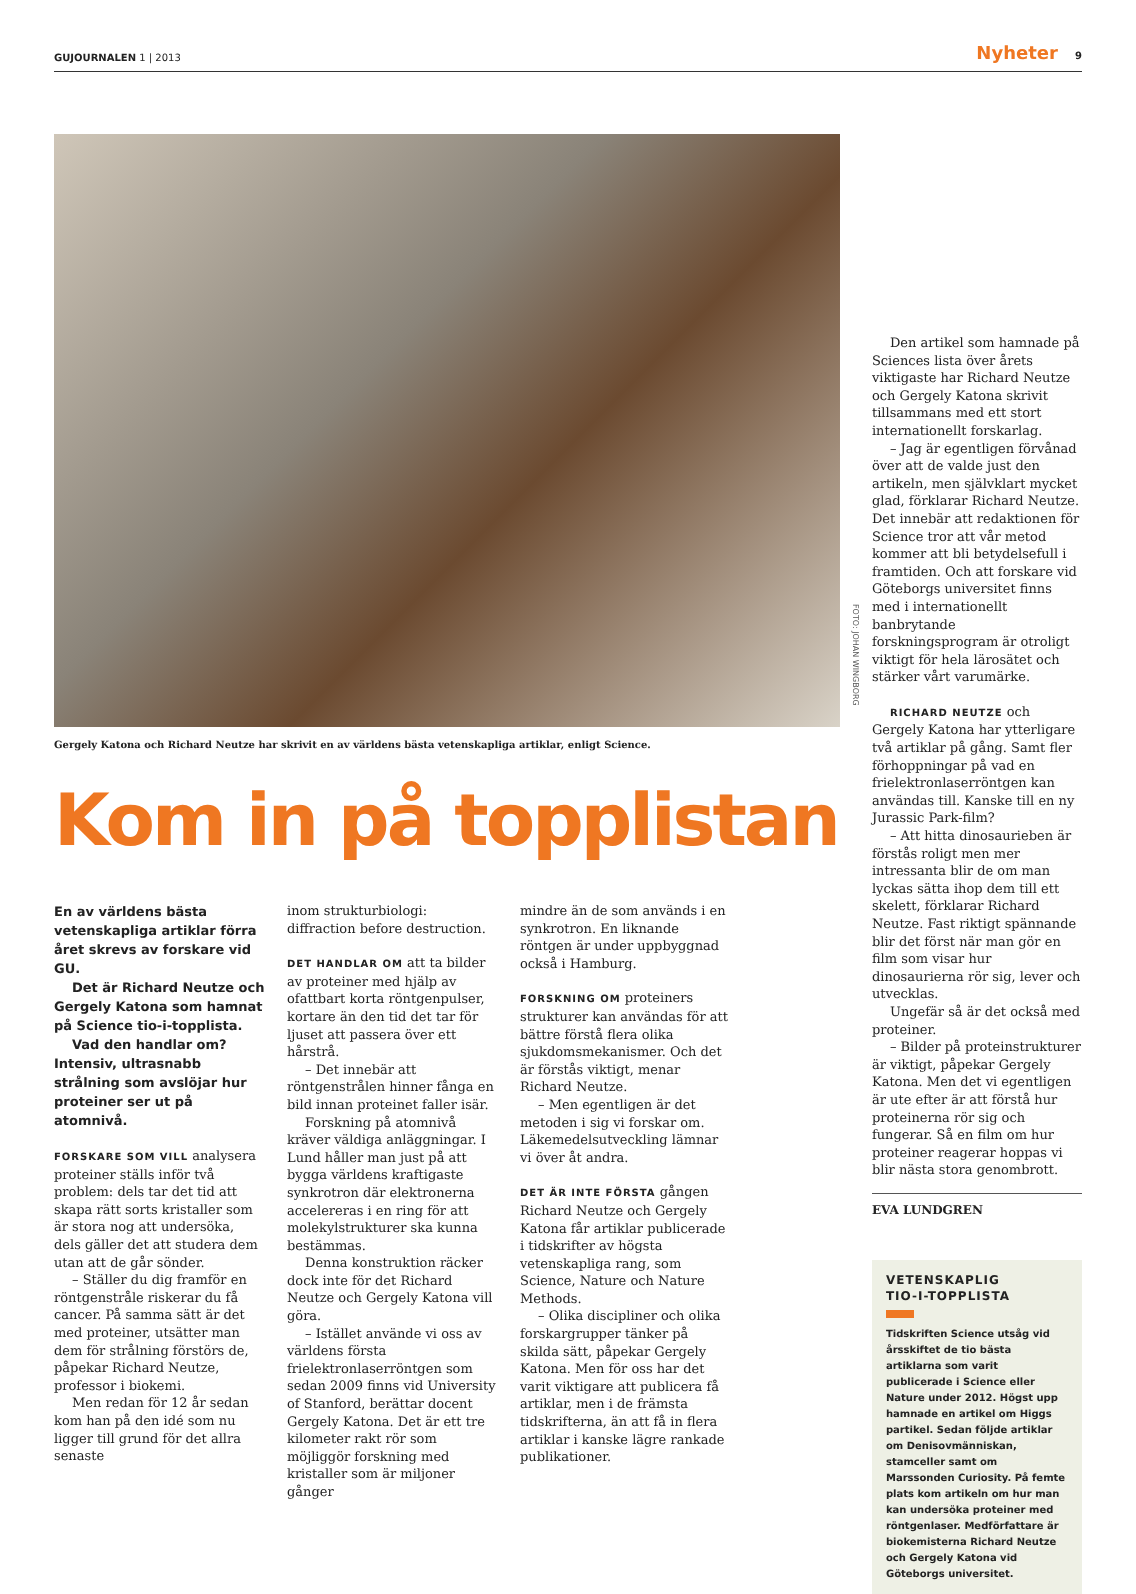GUJOURNALEN 1 | 2013 Nyheter 9
Gergely Katona och Richard Neutze har skrivit en av världens bästa vetenskapliga artiklar, enligt Science.
Kom in på topplistan
En av världens bästa vetenskapliga artiklar förra året skrevs av forskare vid GU.
Det är Richard Neutze och Gergely Katona som hamnat på Science tio-i-topplista.
Vad den handlar om? Intensiv, ultrasnabb strålning som avslöjar hur proteiner ser ut på atomnivå.
FORSKARE SOM VILL analysera proteiner ställs inför två problem: dels tar det tid att skapa rätt sorts kristaller som är stora nog att undersöka, dels gäller det att studera dem utan att de går sönder.
– Ställer du dig framför en röntgenstråle riskerar du få cancer. På samma sätt är det med proteiner, utsätter man dem för strålning förstörs de, påpekar Richard Neutze, professor i biokemi.
Men redan för 12 år sedan kom han på den idé som nu ligger till grund för det allra senaste
inom strukturbiologi: diffraction before destruction.
DET HANDLAR OM att ta bilder av proteiner med hjälp av ofattbart korta röntgenpulser, kortare än den tid det tar för ljuset att passera över ett hårstrå.
– Det innebär att röntgenstrålen hinner fånga en bild innan proteinet faller isär.
Forskning på atomnivå kräver väldiga anläggningar. I Lund håller man just på att bygga världens kraftigaste synkrotron där elektronerna accelereras i en ring för att molekylstrukturer ska kunna bestämmas.
Denna konstruktion räcker dock inte för det Richard Neutze och Gergely Katona vill göra.
– Istället använde vi oss av världens första frielektronlaserröntgen som sedan 2009 finns vid University of Stanford, berättar docent Gergely Katona. Det är ett tre kilometer rakt rör som möjliggör forskning med kristaller som är miljoner gånger
mindre än de som används i en synkrotron. En liknande röntgen är under uppbyggnad också i Hamburg.
FORSKNING OM proteiners strukturer kan användas för att bättre förstå flera olika sjukdomsmekanismer. Och det är förstås viktigt, menar Richard Neutze.
– Men egentligen är det metoden i sig vi forskar om. Läkemedelsutveckling lämnar vi över åt andra.
DET ÄR INTE FÖRSTA gången Richard Neutze och Gergely Katona får artiklar publicerade i tidskrifter av högsta vetenskapliga rang, som Science, Nature och Nature Methods.
– Olika discipliner och olika forskargrupper tänker på skilda sätt, påpekar Gergely Katona. Men för oss har det varit viktigare att publicera få artiklar, men i de främsta tidskrifterna, än att få in flera artiklar i kanske lägre rankade publikationer.
FOTO: JOHAN WINGBORG
Den artikel som hamnade på Sciences lista över årets viktigaste har Richard Neutze och Gergely Katona skrivit tillsammans med ett stort internationellt forskarlag.
– Jag är egentligen förvånad över att de valde just den artikeln, men självklart mycket glad, förklarar Richard Neutze. Det innebär att redaktionen för Science tror att vår metod kommer att bli betydelsefull i framtiden. Och att forskare vid Göteborgs universitet finns med i internationellt banbrytande forskningsprogram är otroligt viktigt för hela lärosätet och stärker vårt varumärke.
RICHARD NEUTZE och Gergely Katona har ytterligare två artiklar på gång. Samt fler förhoppningar på vad en frielektronlaserröntgen kan användas till. Kanske till en ny Jurassic Park-film?
– Att hitta dinosaurieben är förstås roligt men mer intressanta blir de om man lyckas sätta ihop dem till ett skelett, förklarar Richard Neutze. Fast riktigt spännande blir det först när man gör en film som visar hur dinosaurierna rör sig, lever och utvecklas.
Ungefär så är det också med proteiner.
– Bilder på proteinstrukturer är viktigt, påpekar Gergely Katona. Men det vi egentligen är ute efter är att förstå hur proteinerna rör sig och fungerar. Så en film om hur proteiner reagerar hoppas vi blir nästa stora genombrott.
EVA LUNDGREN
VETENSKAPLIG
TIO-I-TOPPLISTA
Tidskriften Science utsåg vid årsskiftet de tio bästa artiklarna som varit publicerade i Science eller Nature under 2012. Högst upp hamnade en artikel om Higgs partikel. Sedan följde artiklar om Denisovmänniskan, stamceller samt om Marssonden Curiosity. På femte plats kom artikeln om hur man kan undersöka proteiner med röntgenlaser. Medförfattare är biokemisterna Richard Neutze och Gergely Katona vid Göteborgs universitet.